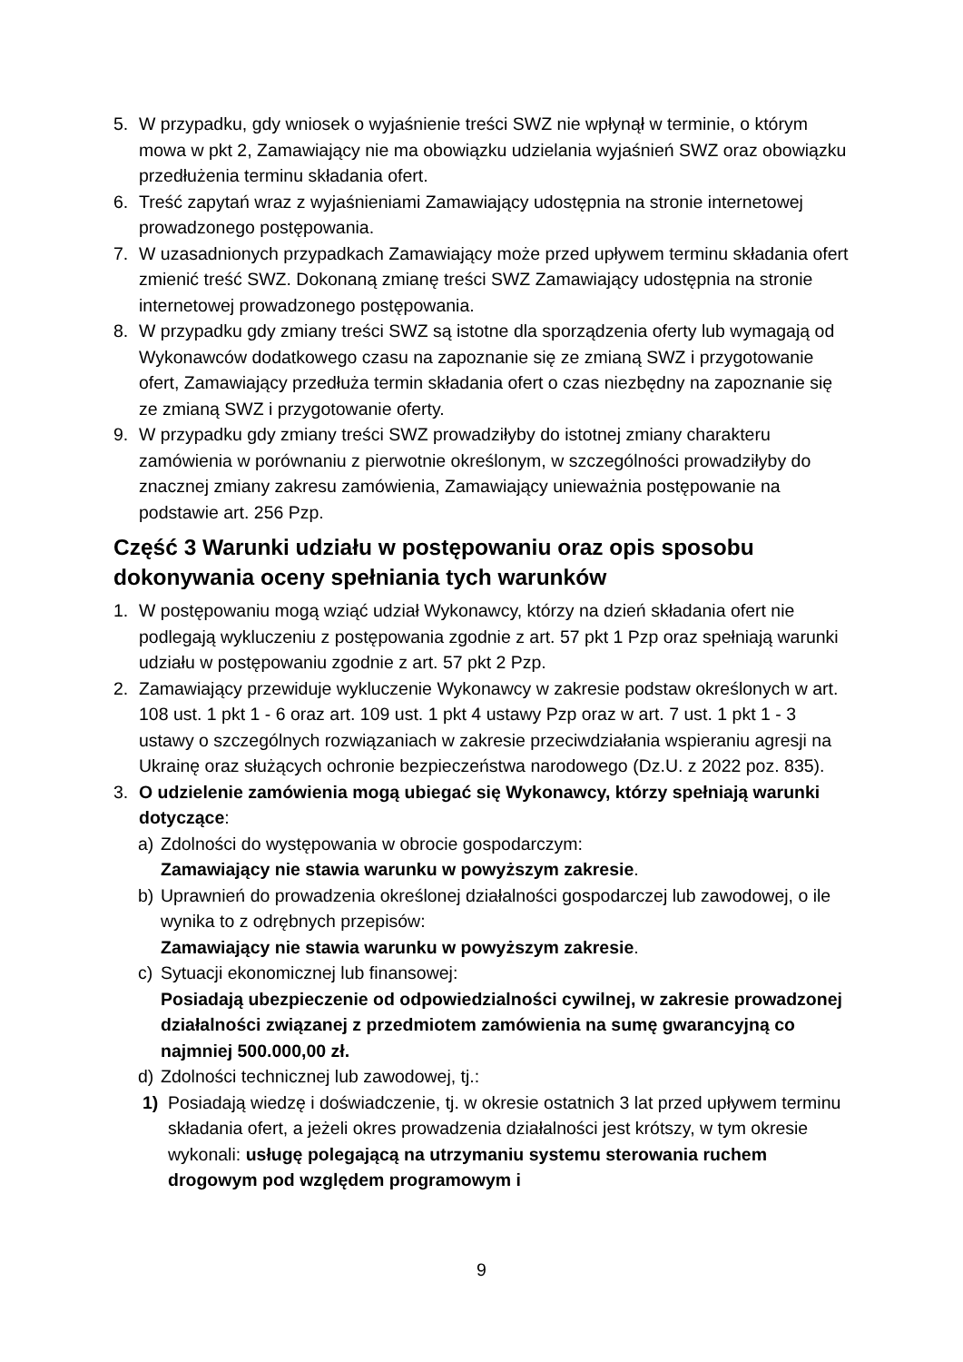5. W przypadku, gdy wniosek o wyjaśnienie treści SWZ nie wpłynął w terminie, o którym mowa w pkt 2, Zamawiający nie ma obowiązku udzielania wyjaśnień SWZ oraz obowiązku przedłużenia terminu składania ofert.
6. Treść zapytań wraz z wyjaśnieniami Zamawiający udostępnia na stronie internetowej prowadzonego postępowania.
7. W uzasadnionych przypadkach Zamawiający może przed upływem terminu składania ofert zmienić treść SWZ. Dokonaną zmianę treści SWZ Zamawiający udostępnia na stronie internetowej prowadzonego postępowania.
8. W przypadku gdy zmiany treści SWZ są istotne dla sporządzenia oferty lub wymagają od Wykonawców dodatkowego czasu na zapoznanie się ze zmianą SWZ i przygotowanie ofert, Zamawiający przedłuża termin składania ofert o czas niezbędny na zapoznanie się ze zmianą SWZ i przygotowanie oferty.
9. W przypadku gdy zmiany treści SWZ prowadziłyby do istotnej zmiany charakteru zamówienia w porównaniu z pierwotnie określonym, w szczególności prowadziłyby do znacznej zmiany zakresu zamówienia, Zamawiający unieważnia postępowanie na podstawie art. 256 Pzp.
Część 3 Warunki udziału w postępowaniu oraz opis sposobu dokonywania oceny spełniania tych warunków
1. W postępowaniu mogą wziąć udział Wykonawcy, którzy na dzień składania ofert nie podlegają wykluczeniu z postępowania zgodnie z art. 57 pkt 1 Pzp oraz spełniają warunki udziału w postępowaniu zgodnie z art. 57 pkt 2 Pzp.
2. Zamawiający przewiduje wykluczenie Wykonawcy w zakresie podstaw określonych w art. 108 ust. 1 pkt 1 - 6 oraz art. 109 ust. 1 pkt 4 ustawy Pzp oraz w art. 7 ust. 1 pkt 1 - 3 ustawy o szczególnych rozwiązaniach w zakresie przeciwdziałania wspieraniu agresji na Ukrainę oraz służących ochronie bezpieczeństwa narodowego (Dz.U. z 2022 poz. 835).
3. O udzielenie zamówienia mogą ubiegać się Wykonawcy, którzy spełniają warunki dotyczące:
a) Zdolności do występowania w obrocie gospodarczym:
Zamawiający nie stawia warunku w powyższym zakresie.
b) Uprawnień do prowadzenia określonej działalności gospodarczej lub zawodowej, o ile wynika to z odrębnych przepisów:
Zamawiający nie stawia warunku w powyższym zakresie.
c) Sytuacji ekonomicznej lub finansowej:
Posiadają ubezpieczenie od odpowiedzialności cywilnej, w zakresie prowadzonej działalności związanej z przedmiotem zamówienia na sumę gwarancyjną co najmniej 500.000,00 zł.
d) Zdolności technicznej lub zawodowej, tj.:
1) Posiadają wiedzę i doświadczenie, tj. w okresie ostatnich 3 lat przed upływem terminu składania ofert, a jeżeli okres prowadzenia działalności jest krótszy, w tym okresie wykonali: usługę polegającą na utrzymaniu systemu sterowania ruchem drogowym pod względem programowym i
9